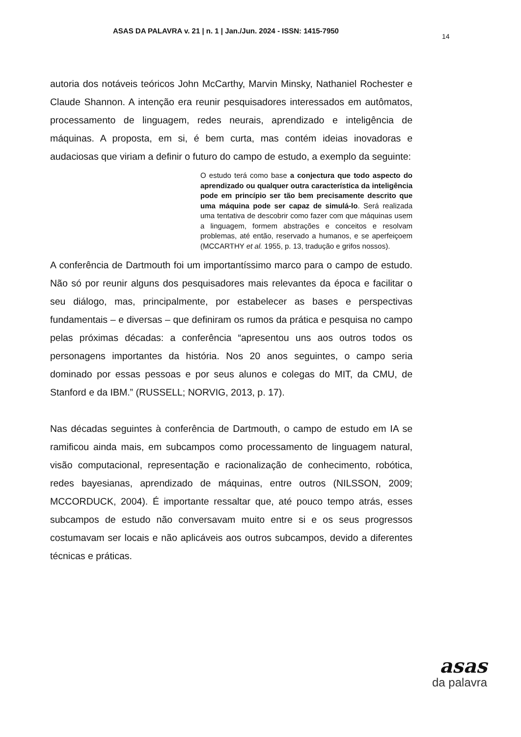ASAS DA PALAVRA v. 21 | n. 1 | Jan./Jun. 2024 - ISSN: 1415-7950
14
autoria dos notáveis teóricos John McCarthy, Marvin Minsky, Nathaniel Rochester e Claude Shannon. A intenção era reunir pesquisadores interessados em autômatos, processamento de linguagem, redes neurais, aprendizado e inteligência de máquinas. A proposta, em si, é bem curta, mas contém ideias inovadoras e audaciosas que viriam a definir o futuro do campo de estudo, a exemplo da seguinte:
O estudo terá como base a conjectura que todo aspecto do aprendizado ou qualquer outra característica da inteligência pode em princípio ser tão bem precisamente descrito que uma máquina pode ser capaz de simulá-lo. Será realizada uma tentativa de descobrir como fazer com que máquinas usem a linguagem, formem abstrações e conceitos e resolvam problemas, até então, reservado a humanos, e se aperfeiçoem (MCCARTHY et al. 1955, p. 13, tradução e grifos nossos).
A conferência de Dartmouth foi um importantíssimo marco para o campo de estudo. Não só por reunir alguns dos pesquisadores mais relevantes da época e facilitar o seu diálogo, mas, principalmente, por estabelecer as bases e perspectivas fundamentais – e diversas – que definiram os rumos da prática e pesquisa no campo pelas próximas décadas: a conferência “apresentou uns aos outros todos os personagens importantes da história. Nos 20 anos seguintes, o campo seria dominado por essas pessoas e por seus alunos e colegas do MIT, da CMU, de Stanford e da IBM.” (RUSSELL; NORVIG, 2013, p. 17).
Nas décadas seguintes à conferência de Dartmouth, o campo de estudo em IA se ramificou ainda mais, em subcampos como processamento de linguagem natural, visão computacional, representação e racionalização de conhecimento, robótica, redes bayesianas, aprendizado de máquinas, entre outros (NILSSON, 2009; MCCORDUCK, 2004). É importante ressaltar que, até pouco tempo atrás, esses subcampos de estudo não conversavam muito entre si e os seus progressos costumavam ser locais e não aplicáveis aos outros subcampos, devido a diferentes técnicas e práticas.
asas
da palavra